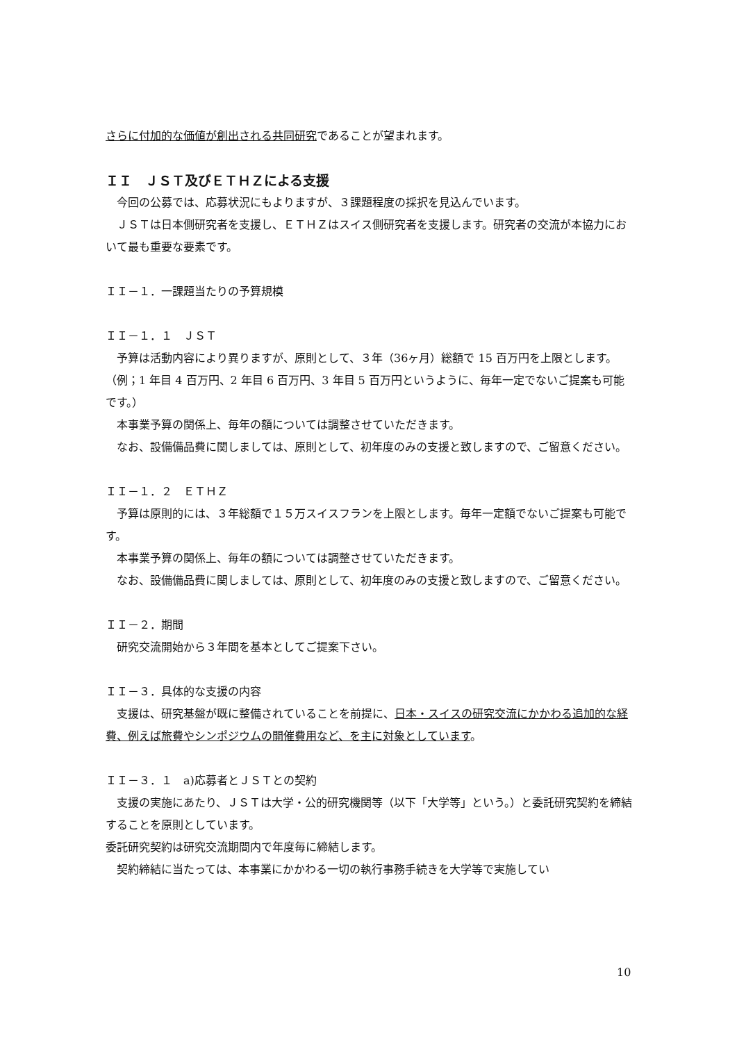さらに付加的な価値が創出される共同研究であることが望まれます。
ＩＩ　ＪＳＴ及びＥＴＨＺによる支援
　今回の公募では、応募状況にもよりますが、３課題程度の採択を見込んでいます。
　ＪＳＴは日本側研究者を支援し、ＥＴＨＺはスイス側研究者を支援します。研究者の交流が本協力において最も重要な要素です。
ＩＩ－１．一課題当たりの予算規模
ＩＩ－１．１　ＪＳＴ
　予算は活動内容により異りますが、原則として、３年（36ヶ月）総額で 15 百万円を上限とします。（例；1 年目 4 百万円、2 年目 6 百万円、3 年目 5 百万円というように、毎年一定でないご提案も可能です。）
　本事業予算の関係上、毎年の額については調整させていただきます。
　なお、設備備品費に関しましては、原則として、初年度のみの支援と致しますので、ご留意ください。
ＩＩ－１．２　ＥＴＨＺ
　予算は原則的には、３年総額で１５万スイスフランを上限とします。毎年一定額でないご提案も可能です。
　本事業予算の関係上、毎年の額については調整させていただきます。
　なお、設備備品費に関しましては、原則として、初年度のみの支援と致しますので、ご留意ください。
ＩＩ－２．期間
　研究交流開始から３年間を基本としてご提案下さい。
ＩＩ－３．具体的な支援の内容
　支援は、研究基盤が既に整備されていることを前提に、日本・スイスの研究交流にかかわる追加的な経費、例えば旅費やシンポジウムの開催費用など、を主に対象としています。
ＩＩ－３．１　a)応募者とＪＳＴとの契約
　支援の実施にあたり、ＪＳＴは大学・公的研究機関等（以下「大学等」という。）と委託研究契約を締結することを原則としています。
委託研究契約は研究交流期間内で年度毎に締結します。
　契約締結に当たっては、本事業にかかわる一切の執行事務手続きを大学等で実施してい
10